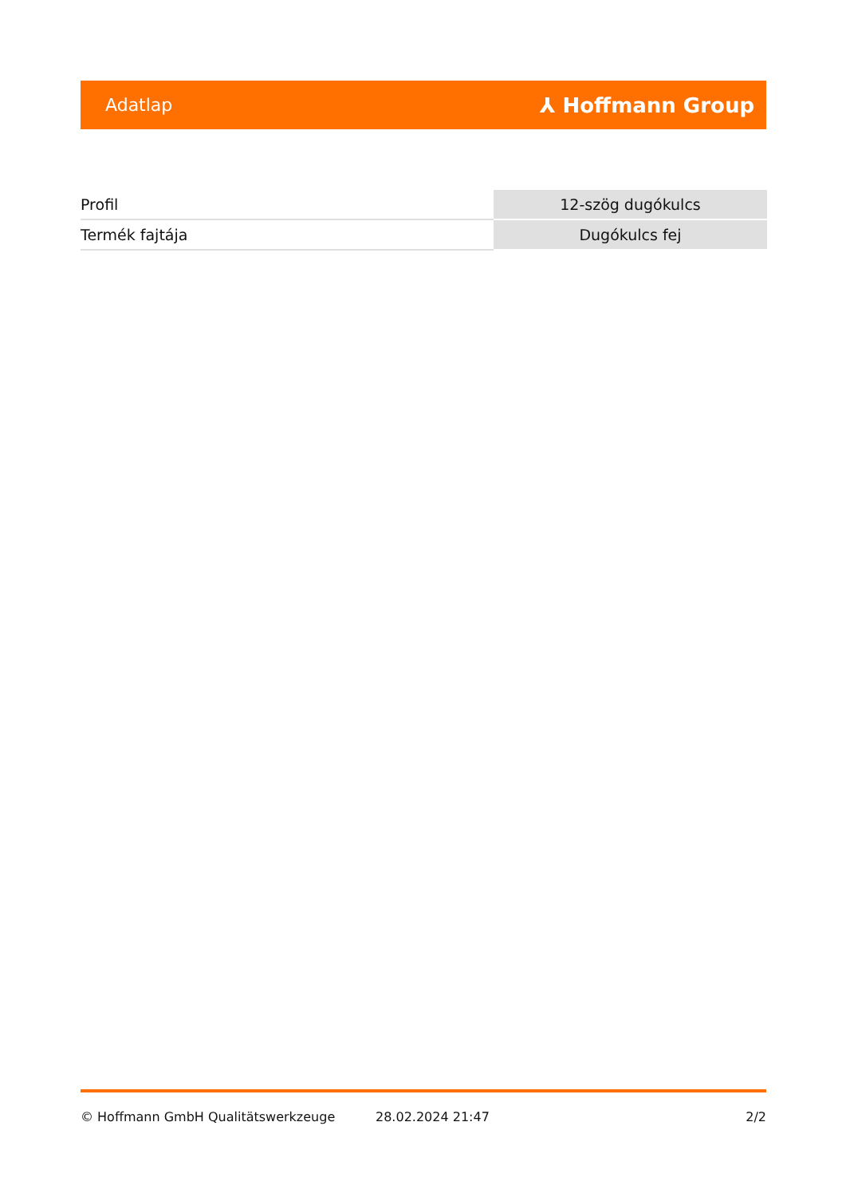Adatlap ⅄ Hoffmann Group
| Profil | 12-szög dugókulcs |
| Termék fajtája | Dugókulcs fej |
© Hoffmann GmbH Qualitätswerkzeuge 28.02.2024 21:47 2/2